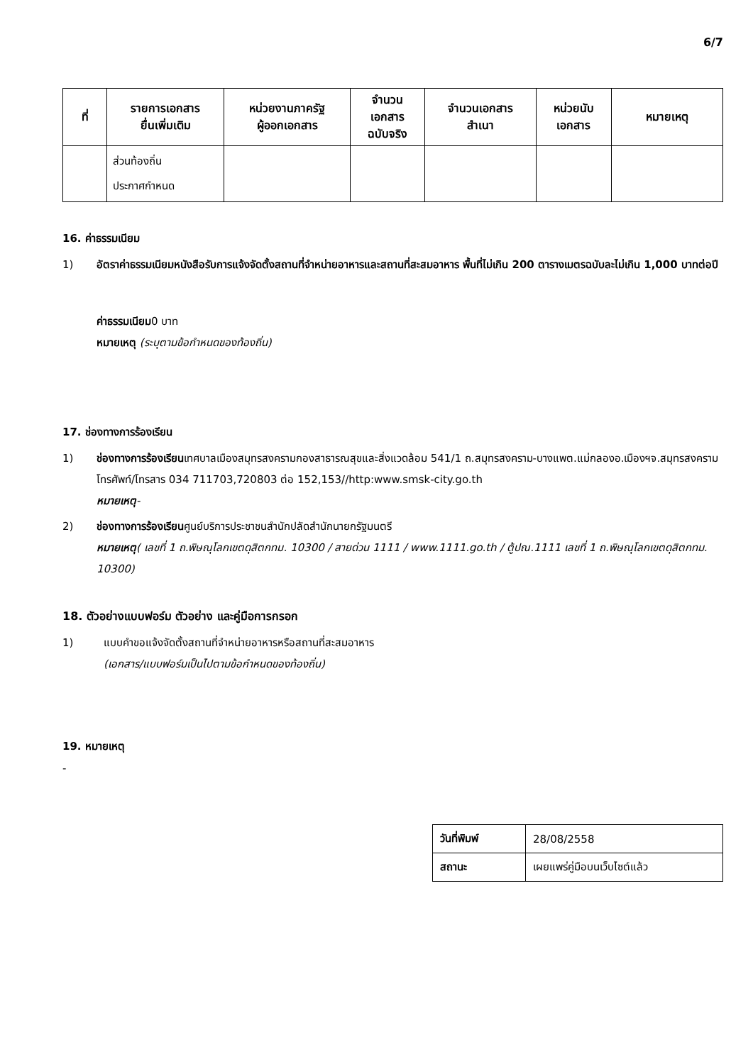6/7
| ที่ | รายการเอกสาร ยื่นเพิ่มเติม | หน่วยงานภาครัฐ ผู้ออกเอกสาร | จำนวน เอกสาร ฉบับจริง | จำนวนเอกสาร สำเนา | หน่วยนับ เอกสาร | หมายเหตุ |
| --- | --- | --- | --- | --- | --- | --- |
| | ส่วนท้องถิ่น ประกาศกำหนด | | | | | |
16. ค่าธรรมเนียม
1) อัตราค่าธรรมเนียมหนังสือรับการแจ้งจัดตั้งสถานที่จำหน่ายอาหารและสถานที่สะสมอาหาร พื้นที่ไม่เกิน 200 ตารางเมตรฉบับละไม่เกิน 1,000 บาทต่อปี
ค่าธรรมเนียม0 บาท
หมายเหตุ (ระบุตามข้อกำหนดของท้องถิ่น)
17. ช่องทางการร้องเรียน
1) ช่องทางการร้องเรียนเทศบาลเมืองสมุทรสงครามกองสาธารณสุขและสิ่งแวดล้อม 541/1 ถ.สมุทรสงคราม-บางแพต.แม่กลองอ.เมืองฯจ.สมุทรสงครามโทรศัพท์/โทรสาร 034 711703,720803 ต่อ 152,153//http:www.smsk-city.go.th
หมายเหตุ-
2) ช่องทางการร้องเรียนศูนย์บริการประชาชนสำนักปลัดสำนักนายกรัฐมนตรี
หมายเหตุ( เลขที่ 1 ถ.พิษณุโลกเขตดุสิตกทม. 10300 / สายด่วน 1111 / www.1111.go.th / ตู้ปณ.1111 เลขที่ 1 ถ.พิษณุโลกเขตดุสิตกทม. 10300)
18. ตัวอย่างแบบฟอร์ม ตัวอย่าง และคู่มือการกรอก
1) แบบคำขอแจ้งจัดตั้งสถานที่จำหน่ายอาหารหรือสถานที่สะสมอาหาร
(เอกสาร/แบบฟอร์มเป็นไปตามข้อกำหนดของท้องถิ่น)
19. หมายเหตุ
-
| วันที่พิมพ์ | 28/08/2558 |
| สถานะ | เผยแพร่คู่มือบนเว็บไซต์แล้ว |